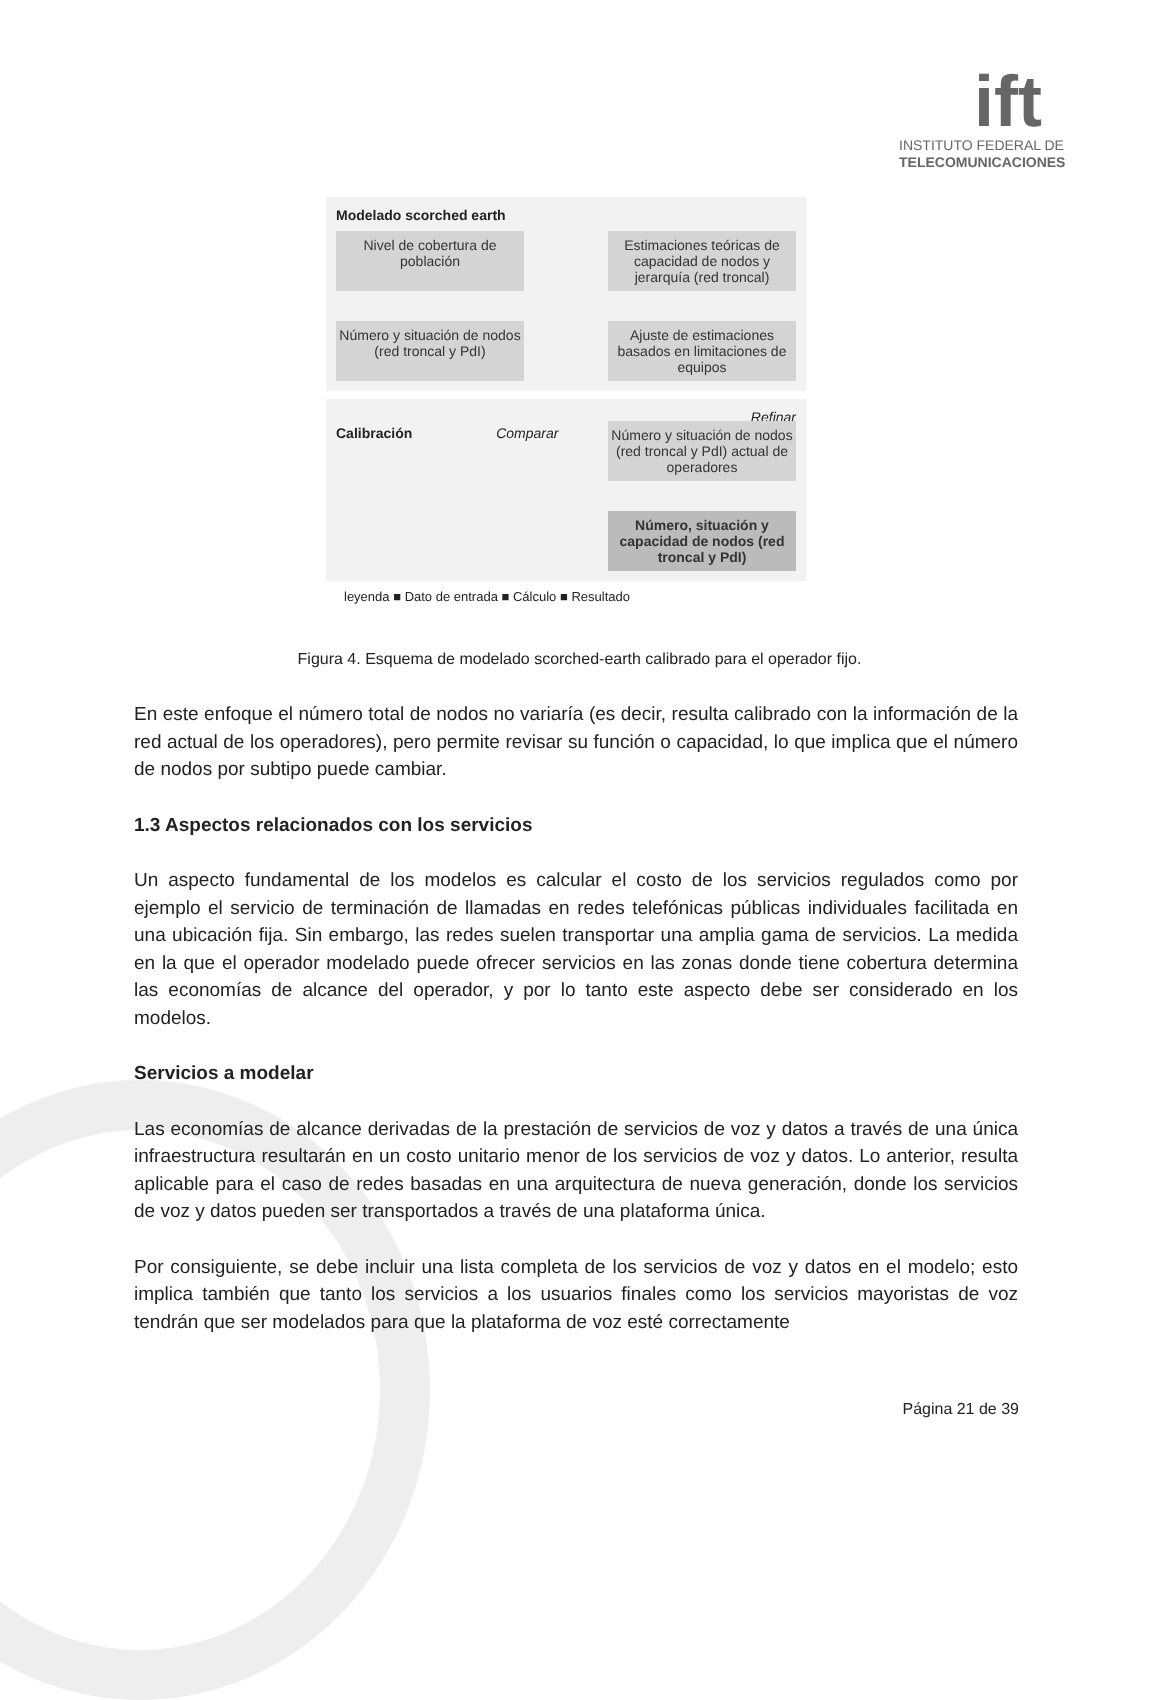ift
INSTITUTO FEDERAL DE
TELECOMUNICACIONES
Modelado scorched earth
Nivel de cobertura de población
Estimaciones teóricas de capacidad de nodos y jerarquía (red troncal)
Número y situación de nodos (red troncal y PdI)
Ajuste de estimaciones basados en limitaciones de equipos
Refinar
Calibración Comparar
Número y situación de nodos (red troncal y PdI) actual de operadores
Número, situación y capacidad de nodos (red troncal y PdI)
leyenda ■ Dato de entrada ■ Cálculo ■ Resultado
Figura 4. Esquema de modelado scorched-earth calibrado para el operador fijo.
En este enfoque el número total de nodos no variaría (es decir, resulta calibrado con la información de la red actual de los operadores), pero permite revisar su función o capacidad, lo que implica que el número de nodos por subtipo puede cambiar.
1.3 Aspectos relacionados con los servicios
Un aspecto fundamental de los modelos es calcular el costo de los servicios regulados como por ejemplo el servicio de terminación de llamadas en redes telefónicas públicas individuales facilitada en una ubicación fija. Sin embargo, las redes suelen transportar una amplia gama de servicios. La medida en la que el operador modelado puede ofrecer servicios en las zonas donde tiene cobertura determina las economías de alcance del operador, y por lo tanto este aspecto debe ser considerado en los modelos.
Servicios a modelar
Las economías de alcance derivadas de la prestación de servicios de voz y datos a través de una única infraestructura resultarán en un costo unitario menor de los servicios de voz y datos. Lo anterior, resulta aplicable para el caso de redes basadas en una arquitectura de nueva generación, donde los servicios de voz y datos pueden ser transportados a través de una plataforma única.
Por consiguiente, se debe incluir una lista completa de los servicios de voz y datos en el modelo; esto implica también que tanto los servicios a los usuarios finales como los servicios mayoristas de voz tendrán que ser modelados para que la plataforma de voz esté correctamente
Página 21 de 39